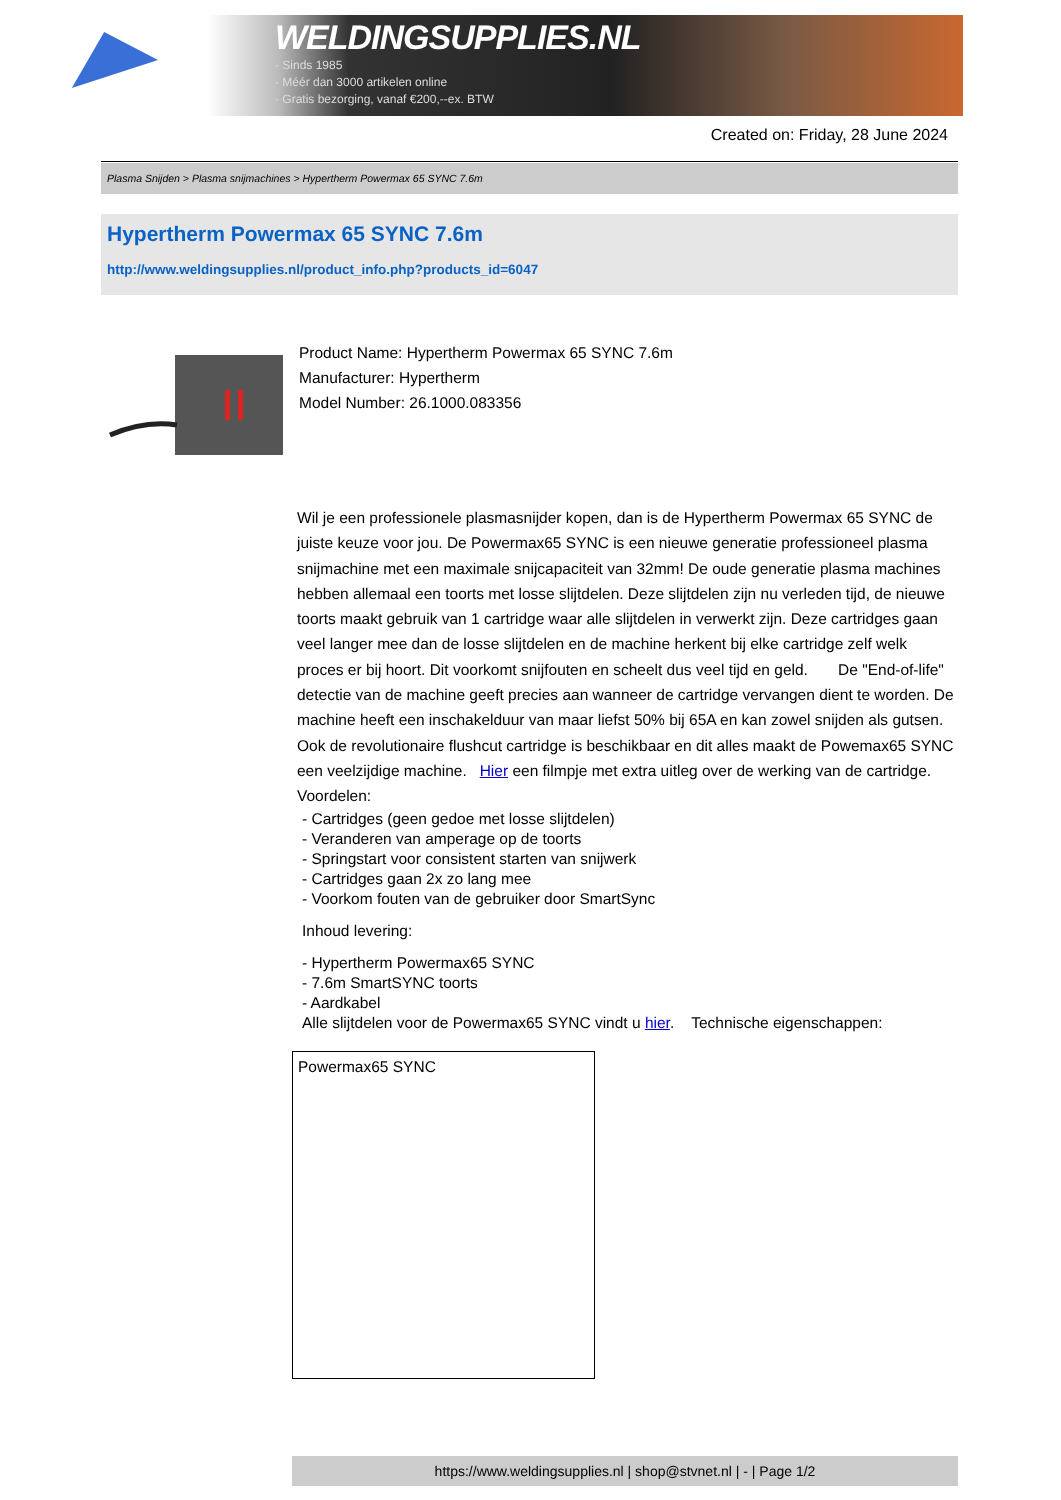WELDINGSUPPLIES.NL
- Sinds 1985
- Méér dan 3000 artikelen online
- Gratis bezorging, vanaf €200,--ex. BTW
Created on: Friday, 28 June 2024
Plasma Snijden > Plasma snijmachines > Hypertherm Powermax 65 SYNC 7.6m
Hypertherm Powermax 65 SYNC 7.6m
http://www.weldingsupplies.nl/product_info.php?products_id=6047
Product Name: Hypertherm Powermax 65 SYNC 7.6m
Manufacturer: Hypertherm
Model Number: 26.1000.083356
Wil je een professionele plasmasnijder kopen, dan is de Hypertherm Powermax 65 SYNC de juiste keuze voor jou. De Powermax65 SYNC is een nieuwe generatie professioneel plasma snijmachine met een maximale snijcapaciteit van 32mm! De oude generatie plasma machines hebben allemaal een toorts met losse slijtdelen. Deze slijtdelen zijn nu verleden tijd, de nieuwe toorts maakt gebruik van 1 cartridge waar alle slijtdelen in verwerkt zijn. Deze cartridges gaan veel langer mee dan de losse slijtdelen en de machine herkent bij elke cartridge zelf welk proces er bij hoort. Dit voorkomt snijfouten en scheelt dus veel tijd en geld. De "End-of-life" detectie van de machine geeft precies aan wanneer de cartridge vervangen dient te worden. De machine heeft een inschakelduur van maar liefst 50% bij 65A en kan zowel snijden als gutsen. Ook de revolutionaire flushcut cartridge is beschikbaar en dit alles maakt de Powemax65 SYNC een veelzijdige machine. Hier een filmpje met extra uitleg over de werking van de cartridge. Voordelen:
- Cartridges (geen gedoe met losse slijtdelen)
- Veranderen van amperage op de toorts
- Springstart voor consistent starten van snijwerk
- Cartridges gaan 2x zo lang mee
- Voorkom fouten van de gebruiker door SmartSync
Inhoud levering:
- Hypertherm Powermax65 SYNC
- 7.6m SmartSYNC toorts
- Aardkabel
Alle slijtdelen voor de Powermax65 SYNC vindt u hier. Technische eigenschappen:
| Powermax65 SYNC |
https://www.weldingsupplies.nl | shop@stvnet.nl | - | Page 1/2